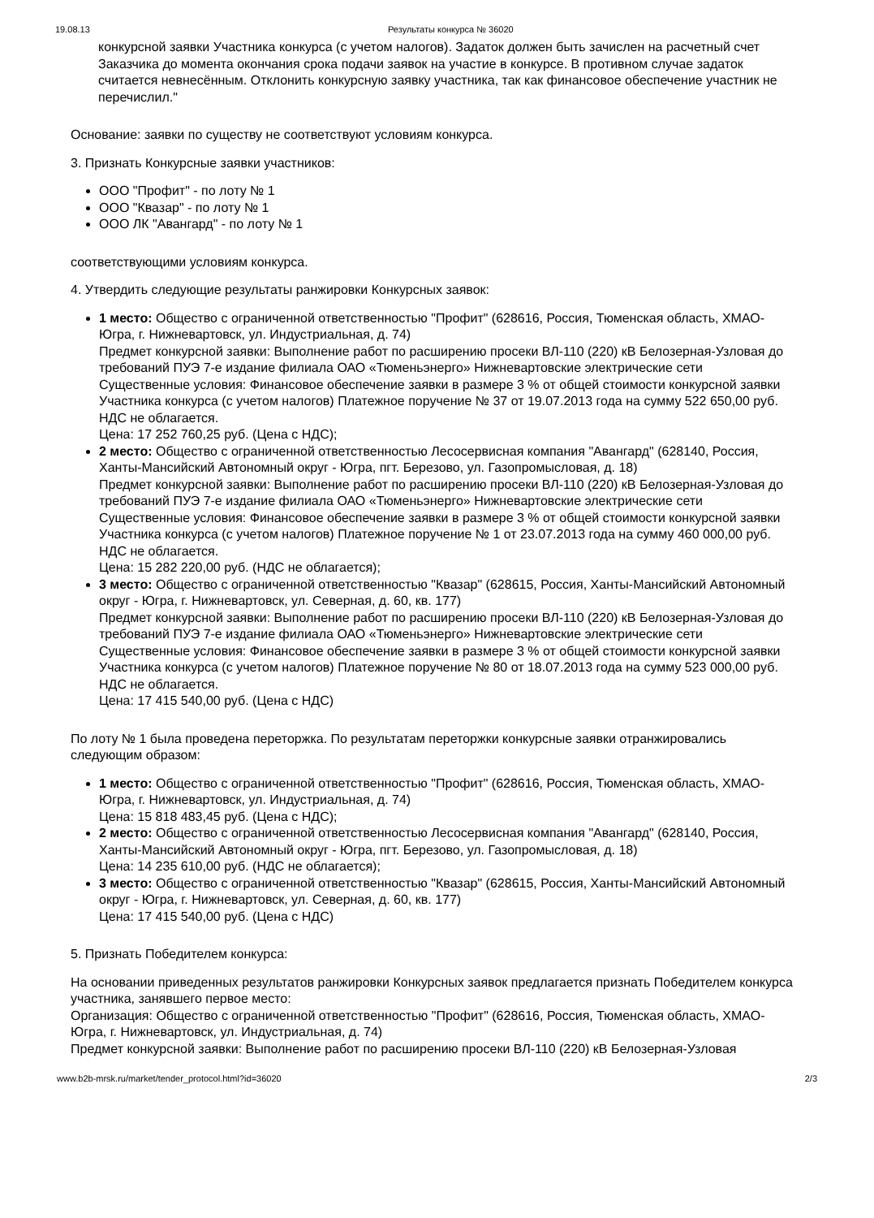19.08.13 Результаты конкурса № 36020
конкурсной заявки Участника конкурса (с учетом налогов). Задаток должен быть зачислен на расчетный счет Заказчика до момента окончания срока подачи заявок на участие в конкурсе. В противном случае задаток считается невнесённым. Отклонить конкурсную заявку участника, так как финансовое обеспечение участник не перечислил."
Основание: заявки по существу не соответствуют условиям конкурса.
3. Признать Конкурсные заявки участников:
ООО "Профит" - по лоту № 1
ООО "Квазар" - по лоту № 1
ООО ЛК "Авангард" - по лоту № 1
соответствующими условиям конкурса.
4. Утвердить следующие результаты ранжировки Конкурсных заявок:
1 место: Общество с ограниченной ответственностью "Профит" (628616, Россия, Тюменская область, ХМАО-Югра, г. Нижневартовск, ул. Индустриальная, д. 74)
Предмет конкурсной заявки: Выполнение работ по расширению просеки ВЛ-110 (220) кВ Белозерная-Узловая до требований ПУЭ 7-е издание филиала ОАО «Тюменьэнерго» Нижневартовские электрические сети
Существенные условия: Финансовое обеспечение заявки в размере 3 % от общей стоимости конкурсной заявки Участника конкурса (с учетом налогов) Платежное поручение № 37 от 19.07.2013 года на сумму 522 650,00 руб. НДС не облагается.
Цена: 17 252 760,25 руб. (Цена с НДС);
2 место: Общество с ограниченной ответственностью Лесосервисная компания "Авангард" (628140, Россия, Ханты-Мансийский Автономный округ - Югра, пгт. Березово, ул. Газопромысловая, д. 18)
Предмет конкурсной заявки: Выполнение работ по расширению просеки ВЛ-110 (220) кВ Белозерная-Узловая до требований ПУЭ 7-е издание филиала ОАО «Тюменьэнерго» Нижневартовские электрические сети
Существенные условия: Финансовое обеспечение заявки в размере 3 % от общей стоимости конкурсной заявки Участника конкурса (с учетом налогов) Платежное поручение № 1 от 23.07.2013 года на сумму 460 000,00 руб. НДС не облагается.
Цена: 15 282 220,00 руб. (НДС не облагается);
3 место: Общество с ограниченной ответственностью "Квазар" (628615, Россия, Ханты-Мансийский Автономный округ - Югра, г. Нижневартовск, ул. Северная, д. 60, кв. 177)
Предмет конкурсной заявки: Выполнение работ по расширению просеки ВЛ-110 (220) кВ Белозерная-Узловая до требований ПУЭ 7-е издание филиала ОАО «Тюменьэнерго» Нижневартовские электрические сети
Существенные условия: Финансовое обеспечение заявки в размере 3 % от общей стоимости конкурсной заявки Участника конкурса (с учетом налогов) Платежное поручение № 80 от 18.07.2013 года на сумму 523 000,00 руб. НДС не облагается.
Цена: 17 415 540,00 руб. (Цена с НДС)
По лоту № 1 была проведена переторжка. По результатам переторжки конкурсные заявки отранжировались следующим образом:
1 место: Общество с ограниченной ответственностью "Профит" (628616, Россия, Тюменская область, ХМАО-Югра, г. Нижневартовск, ул. Индустриальная, д. 74)
Цена: 15 818 483,45 руб. (Цена с НДС);
2 место: Общество с ограниченной ответственностью Лесосервисная компания "Авангард" (628140, Россия, Ханты-Мансийский Автономный округ - Югра, пгт. Березово, ул. Газопромысловая, д. 18)
Цена: 14 235 610,00 руб. (НДС не облагается);
3 место: Общество с ограниченной ответственностью "Квазар" (628615, Россия, Ханты-Мансийский Автономный округ - Югра, г. Нижневартовск, ул. Северная, д. 60, кв. 177)
Цена: 17 415 540,00 руб. (Цена с НДС)
5. Признать Победителем конкурса:
На основании приведенных результатов ранжировки Конкурсных заявок предлагается признать Победителем конкурса участника, занявшего первое место:
Организация: Общество с ограниченной ответственностью "Профит" (628616, Россия, Тюменская область, ХМАО-Югра, г. Нижневартовск, ул. Индустриальная, д. 74)
Предмет конкурсной заявки: Выполнение работ по расширению просеки ВЛ-110 (220) кВ Белозерная-Узловая
www.b2b-mrsk.ru/market/tender_protocol.html?id=36020 2/3